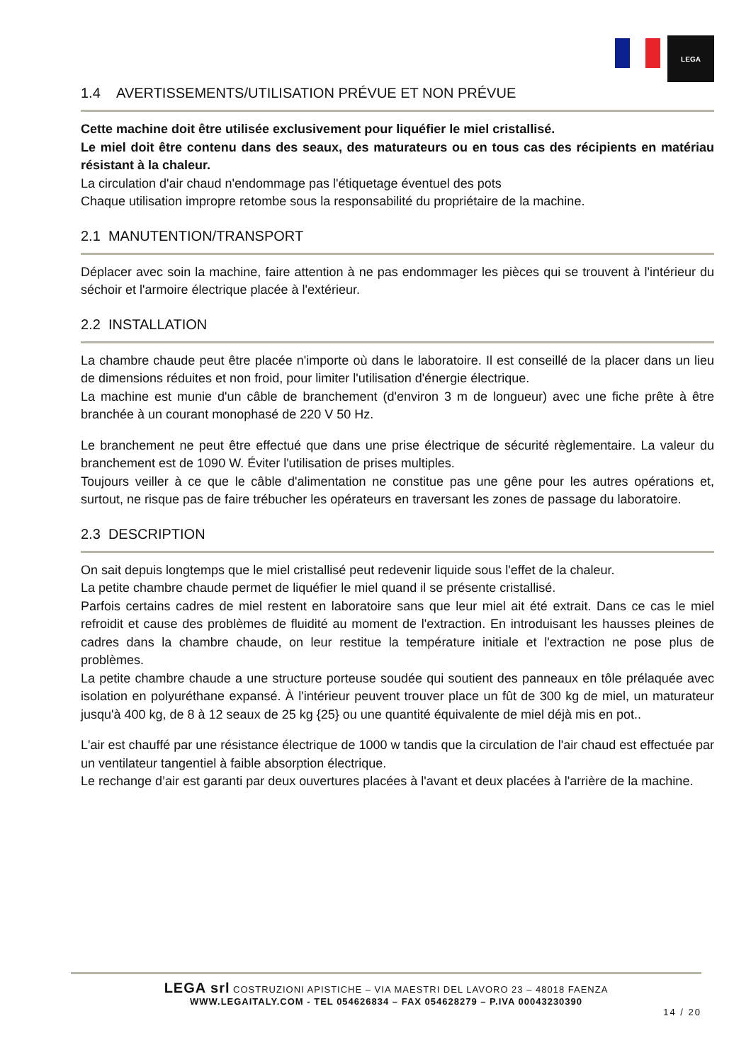LEGA
1.4 AVERTISSEMENTS/UTILISATION PRÉVUE ET NON PRÉVUE
Cette machine doit être utilisée exclusivement pour liquéfier le miel cristallisé.
Le miel doit être contenu dans des seaux, des maturateurs ou en tous cas des récipients en matériau résistant à la chaleur.
La circulation d'air chaud n'endommage pas l'étiquetage éventuel des pots
Chaque utilisation impropre retombe sous la responsabilité du propriétaire de la machine.
2.1 MANUTENTION/TRANSPORT
Déplacer avec soin la machine, faire attention à ne pas endommager les pièces qui se trouvent à l'intérieur du séchoir et l'armoire électrique placée à l'extérieur.
2.2 INSTALLATION
La chambre chaude peut être placée n'importe où dans le laboratoire. Il est conseillé de la placer dans un lieu de dimensions réduites et non froid, pour limiter l'utilisation d'énergie électrique.
La machine est munie d'un câble de branchement (d'environ 3 m de longueur) avec une fiche prête à être branchée à un courant monophasé de 220 V 50 Hz.
Le branchement ne peut être effectué que dans une prise électrique de sécurité règlementaire. La valeur du branchement est de 1090 W. Éviter l'utilisation de prises multiples.
Toujours veiller à ce que le câble d'alimentation ne constitue pas une gêne pour les autres opérations et, surtout, ne risque pas de faire trébucher les opérateurs en traversant les zones de passage du laboratoire.
2.3 DESCRIPTION
On sait depuis longtemps que le miel cristallisé peut redevenir liquide sous l'effet de la chaleur.
La petite chambre chaude permet de liquéfier le miel quand il se présente cristallisé.
Parfois certains cadres de miel restent en laboratoire sans que leur miel ait été extrait. Dans ce cas le miel refroidit et cause des problèmes de fluidité au moment de l'extraction. En introduisant les hausses pleines de cadres dans la chambre chaude, on leur restitue la température initiale et l'extraction ne pose plus de problèmes.
La petite chambre chaude a une structure porteuse soudée qui soutient des panneaux en tôle prélaquée avec isolation en polyuréthane expansé. À l'intérieur peuvent trouver place un fût de 300 kg de miel, un maturateur jusqu'à 400 kg, de 8 à 12 seaux de 25 kg {25} ou une quantité équivalente de miel déjà mis en pot..
L'air est chauffé par une résistance électrique de 1000 w tandis que la circulation de l'air chaud est effectuée par un ventilateur tangentiel à faible absorption électrique.
Le rechange d’air est garanti par deux ouvertures placées à l'avant et deux placées à l'arrière de la machine.
LEGA srl COSTRUZIONI APISTICHE – VIA MAESTRI DEL LAVORO 23 – 48018 FAENZA
WWW.LEGAITALY.COM - TEL 054626834 – FAX 054628279 – P.IVA 00043230390
14 / 20